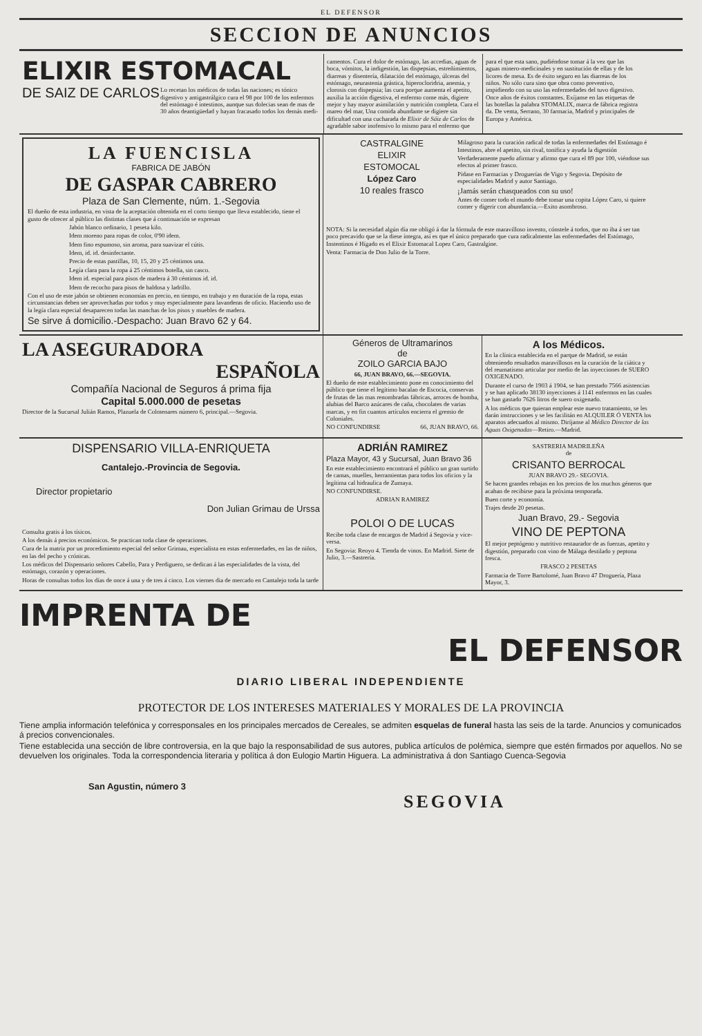EL DEFENSOR
SECCION DE ANUNCIOS
ELIXIR ESTOMACAL
DE SAIZ DE CARLOS
Lo recetan los médicos de todas las naciones; es tónico digestivo y antigastrálgico cura el 98 por 100 de los enfermos del estómago é intestinos, aunque sus dolecias sean de mas de 30 años deantigüedad y hayan fracasado todos los demás medi-
camentos. Cura el dolor de estómago, las accedias, aguas de boca, vómitos, la indigestión, las dispepsias, estreñimientos, diarreas y disentería, dilatación del estómago, úlceras del estómago, neurastenia grástica, hiperocloridria, anemia, y clorosis con dispepsia; las cura porque aumenta el apetito, auxilia la acción digestiva, el enfermo come más, digiere mejor y hay mayor asimilación y nutrición completa. Cura el mareo del mar, Una comida abundante se digiere sin dificultad con una cucharada de Elixir de Sáiz de Carlos de agradable sabor inofensivo lo mismo para el enfermo que
para el que esta sano, pudiéndose tomar á la vez que las aguas minero-medicinales y en sustitución de ellas y de los licores de mesa. Es de éxito seguro en las diarreas de los niños. No sólo cura sino que obra como preventivo, impidiendo con su uso las enfermedades del tuvo digestivo. Once años de éxitos constantes. Exíjanse en las etiquetas de las botellas la palabra STOMALIX, marca de fábrica registra da. De venta, Serrano, 30 farmacia, Madrid y principales de Europa y América.
LA FUENCISLA
FABRICA DE JABÓN
DE GASPAR CABRERO
Plaza de San Clemente, núm. 1.-Segovia
El dueño de esta industria, en vista de la aceptación obtenida en el corto tiempo que lleva establecido, tiene el gusto de ofrecer al público las distintas clases que á continuación se expresan
Jabón blanco ordinario, 1 peseta kilo.
Idem moreno para ropas de color, 0'90 idem.
Idem fino espumoso, sin aroma, para suavizar el cútis.
Idem, id. id. desinfectante.
Precio de estas pastillas, 10, 15, 20 y 25 céntimos una.
Legía clara para la ropa á 25 céntimos botella, sin casco.
Idem id. especial para pisos de madera á 30 céntimos id. id.
Idem de recocho para pisos de baldosa y ladrillo.
Con el uso de este jabón se obtienen economías en precio, en tiempo, en trabajo y en duración de la ropa, estas circunstancias deben ser aprovechadas por todos y muy especialmente para lavanderas de oficio. Haciendo uso de la legía clara especial desaparecen todas las manchas de los pisos y muebles de madera.
Se sirve á domicilio.-Despacho: Juan Bravo 62 y 64.
CASTRALGINE
ELIXIR
ESTOMOCAL
López Caro
10 reales frasco
Milagroso para la curación radical de todas la enfermedades del Estómago é Intestinos, abre el apetito, sin rival, tonifica y ayuda la digestión
Verdaderamente puedo afirmar y afirmo que cura el 89 por 100, viéndose sus efectos al primer frasco.
Pídase en Farmacias y Droguerías de Vigo y Segovia. Depósito de especialidades Madrid y autor Santiago.
¡Jamás serán chasqueados con su uso!
Antes de comer todo el mundo debe tomar una copita López Caro, si quiere comer y digerir con abundancia.—Exito asombroso.
NOTA: Si la necesidad algún día me obligó á dar la fórmula de este maravilloso invento, cónstele á todos, que no iba á ser tan poco precavido que se la diese íntegra, así es que el único preparado que cura radicalmente las enfermedades del Estómago, Instentinos é Hígado es el Elixir Estomacal Lopez Caro, Gastralgine.
Venta: Farmacia de Don Julio de la Torre.
LA ASEGURADORA
ESPAÑOLA
Compañía Nacional de Seguros á prima fija
Capital 5.000.000 de pesetas
Director de la Sucursal Julián Ramos, Plazuela de Colmenares número 6, principal.—Segovia.
Géneros de Ultramarinos
de
ZOILO GARCIA BAJO
66, JUAN BRAVO, 66.—SEGOVIA.
El dueño de este establecimiento pone en conocimiento del público que tiene el legítimo bacalao de Escocia, conservas de frutas de las mas renombradas fábricas, arroces de bomba, alubias del Barco azúcares de caña, chocolates de varias marcas, y en fin cuantos artículos encierra el gremio de Coloniales.
NO CONFUNDIRSE 66, JUAN BRAVO, 66.
A los Médicos.
En la clínica establecida en el parque de Madrid, se están obteniendo resultados maravillosos en la curación de la ciática y del reumatismo articular por medio de las inyecciones de SUERO OXIGENADO.
Durante el curso de 1903 á 1904, se han prestado 7566 asistencias y se han aplicado 38130 inyecciones á 1141 enfermos en las cuales se han gastado 7626 litros de suero oxigenado.
A los médicos que quieran emplear este nuevo tratamiento, se les darán instrucciones y se les facilitán en ALQUILER Ó VENTA los aparatos adecuados al mismo. Diríjanse al Médico Director de las Aguas Oxigenadas—Retiro.—Madrid.
DISPENSARIO VILLA-ENRIQUETA
Cantalejo.-Provincia de Segovia.
Director propietario
Don Julian Grimau de Urssa
Consulta gratis á los tísicos.
A los demás á precios económicos. Se practican toda clase de operaciones.
Cura de la matriz por un procedimiento especial del señor Grimau, especialista en estas enfermedades, en las de niños, en las del pecho y crónicas.
Los médicos del Dispensario señores Cabello, Para y Perdiguero, se dedican á las especialidades de la vista, del estómago, corazón y operaciones.
Horas de consultas todos los días de once á una y de tres á cinco. Los viernes dia de mercado en Cantalejo toda la tarde
ADRIÁN RAMIREZ
Plaza Mayor, 43 y Sucursal, Juan Bravo 36
En este establecimiento encontrará el público un gran surtido de camas, muelles, herramientas para todos los oficios y la legítima cal hidraulica de Zumaya.
NO CONFUNDIRSE.
ADRIAN RAMIREZ
POLOI O DE LUCAS
Recibe toda clase de encargos de Madrid á Segovia y vice-versa.
En Segovia: Reoyo 4. Tienda de vinos. En Madrid. Siete de Julio, 3.—Sastrería.
SASTRERIA MADRILEÑA
de
CRISANTO BERROCAL
JUAN BRAVO 29.- SEGOVIA.
Se hacen grandes rebajas en los precios de los muchos géneros que acaban de recibirse para la próxima temporada.
Buen corte y economía.
Trajes desde 20 pesetas.
Juan Bravo, 29.- Segovia
VINO DE PEPTONA
El mejor peptógeno y nutritivo restaurador de as fuerzas, apetito y digestión, preparado con vino de Málaga destilado y peptona fresca.
FRASCO 2 PESETAS
Farmacia de Torre Bartolomé, Juan Bravo 47 Droguería, Plaza Mayor, 3.
IMPRENTA DE
EL DEFENSOR
DIARIO LIBERAL INDEPENDIENTE
PROTECTOR DE LOS INTERESES MATERIALES Y MORALES DE LA PROVINCIA
Tiene amplia información telefónica y corresponsales en los principales mercados de Cereales, se admiten esquelas de funeral hasta las seis de la tarde. Anuncios y comunicados á precios convencionales.
Tiene establecida una sección de libre controversia, en la que bajo la responsabilidad de sus autores, publica artículos de polémica, siempre que estén firmados por aquellos. No se devuelven los originales. Toda la correspondencia literaria y política á don Eulogio Martin Higuera. La administrativa á don Santiago Cuenca-Segovia
San Agustin, número 3
SEGOVIA